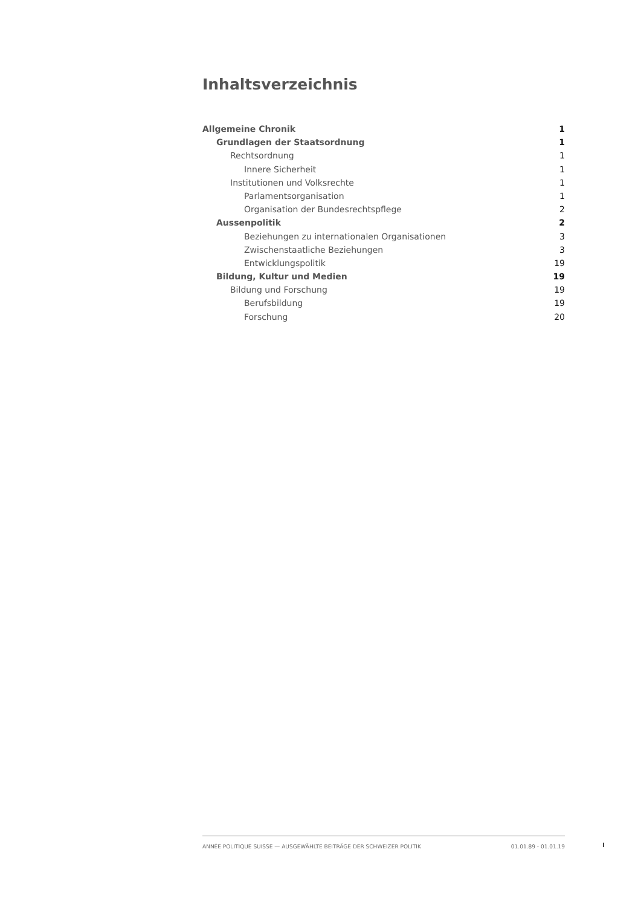Inhaltsverzeichnis
Allgemeine Chronik 1
Grundlagen der Staatsordnung 1
Rechtsordnung 1
Innere Sicherheit 1
Institutionen und Volksrechte 1
Parlamentsorganisation 1
Organisation der Bundesrechtspflege 2
Aussenpolitik 2
Beziehungen zu internationalen Organisationen 3
Zwischenstaatliche Beziehungen 3
Entwicklungspolitik 19
Bildung, Kultur und Medien 19
Bildung und Forschung 19
Berufsbildung 19
Forschung 20
ANNÉE POLITIQUE SUISSE — AUSGEWÄHLTE BEITRÄGE DER SCHWEIZER POLITIK 01.01.89 - 01.01.19
I